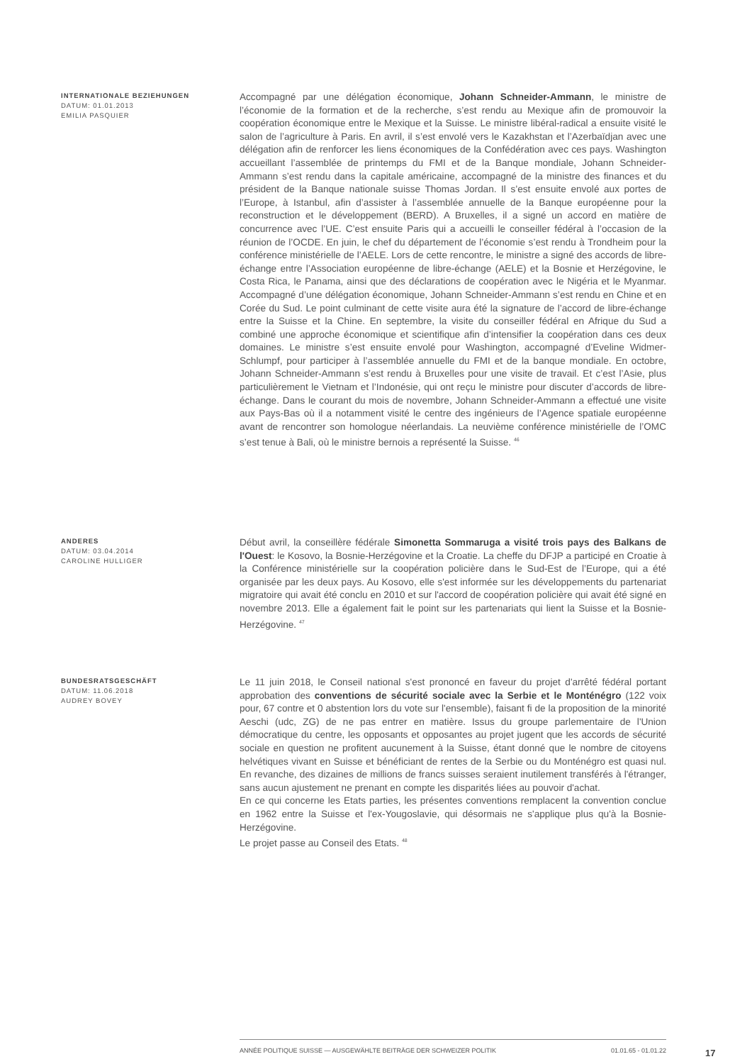INTERNATIONALE BEZIEHUNGEN
DATUM: 01.01.2013
EMILIA PASQUIER
Accompagné par une délégation économique, Johann Schneider-Ammann, le ministre de l’économie de la formation et de la recherche, s’est rendu au Mexique afin de promouvoir la coopération économique entre le Mexique et la Suisse. Le ministre libéral-radical a ensuite visité le salon de l’agriculture à Paris. En avril, il s’est envolé vers le Kazakhstan et l’Azerbaïdjan avec une délégation afin de renforcer les liens économiques de la Confédération avec ces pays. Washington accueillant l’assemblée de printemps du FMI et de la Banque mondiale, Johann Schneider-Ammann s’est rendu dans la capitale américaine, accompagné de la ministre des finances et du président de la Banque nationale suisse Thomas Jordan. Il s’est ensuite envolé aux portes de l’Europe, à Istanbul, afin d’assister à l’assemblée annuelle de la Banque européenne pour la reconstruction et le développement (BERD). A Bruxelles, il a signé un accord en matière de concurrence avec l’UE. C’est ensuite Paris qui a accueilli le conseiller fédéral à l’occasion de la réunion de l’OCDE. En juin, le chef du département de l’économie s’est rendu à Trondheim pour la conférence ministérielle de l’AELE. Lors de cette rencontre, le ministre a signé des accords de libre-échange entre l’Association européenne de libre-échange (AELE) et la Bosnie et Herzégovine, le Costa Rica, le Panama, ainsi que des déclarations de coopération avec le Nigéria et le Myanmar. Accompagné d’une délégation économique, Johann Schneider-Ammann s’est rendu en Chine et en Corée du Sud. Le point culminant de cette visite aura été la signature de l’accord de libre-échange entre la Suisse et la Chine. En septembre, la visite du conseiller fédéral en Afrique du Sud a combiné une approche économique et scientifique afin d’intensifier la coopération dans ces deux domaines. Le ministre s’est ensuite envolé pour Washington, accompagné d’Eveline Widmer-Schlumpf, pour participer à l’assemblée annuelle du FMI et de la banque mondiale. En octobre, Johann Schneider-Ammann s’est rendu à Bruxelles pour une visite de travail. Et c’est l’Asie, plus particulièrement le Vietnam et l’Indonésie, qui ont reçu le ministre pour discuter d’accords de libre-échange. Dans le courant du mois de novembre, Johann Schneider-Ammann a effectué une visite aux Pays-Bas où il a notamment visité le centre des ingénieurs de l’Agence spatiale européenne avant de rencontrer son homologue néerlandais. La neuvième conférence ministérielle de l’OMC s’est tenue à Bali, où le ministre bernois a représenté la Suisse. <sup>46</sup>
ANDERES
DATUM: 03.04.2014
CAROLINE HULLIGER
Début avril, la conseillère fédérale Simonetta Sommaruga a visité trois pays des Balkans de l'Ouest: le Kosovo, la Bosnie-Herzégovine et la Croatie. La cheffe du DFJP a participé en Croatie à la Conférence ministérielle sur la coopération policière dans le Sud-Est de l’Europe, qui a été organisée par les deux pays. Au Kosovo, elle s'est informée sur les développements du partenariat migratoire qui avait été conclu en 2010 et sur l'accord de coopération policière qui avait été signé en novembre 2013. Elle a également fait le point sur les partenariats qui lient la Suisse et la Bosnie-Herzégovine. <sup>47</sup>
BUNDESRATSGESCHÄFT
DATUM: 11.06.2018
AUDREY BOVEY
Le 11 juin 2018, le Conseil national s'est prononcé en faveur du projet d'arrêté fédéral portant approbation des conventions de sécurité sociale avec la Serbie et le Monténégro (122 voix pour, 67 contre et 0 abstention lors du vote sur l'ensemble), faisant fi de la proposition de la minorité Aeschi (udc, ZG) de ne pas entrer en matière. Issus du groupe parlementaire de l'Union démocratique du centre, les opposants et opposantes au projet jugent que les accords de sécurité sociale en question ne profitent aucunement à la Suisse, étant donné que le nombre de citoyens helvétiques vivant en Suisse et bénéficiant de rentes de la Serbie ou du Monténégro est quasi nul. En revanche, des dizaines de millions de francs suisses seraient inutilement transférés à l'étranger, sans aucun ajustement ne prenant en compte les disparités liées au pouvoir d'achat.
En ce qui concerne les Etats parties, les présentes conventions remplacent la convention conclue en 1962 entre la Suisse et l'ex-Yougoslavie, qui désormais ne s'applique plus qu'à la Bosnie-Herzégovine.
Le projet passe au Conseil des Etats. <sup>48</sup>
ANNÉE POLITIQUE SUISSE — AUSGEWÄHLTE BEITRÄGE DER SCHWEIZER POLITIK 01.01.65 - 01.01.22
17